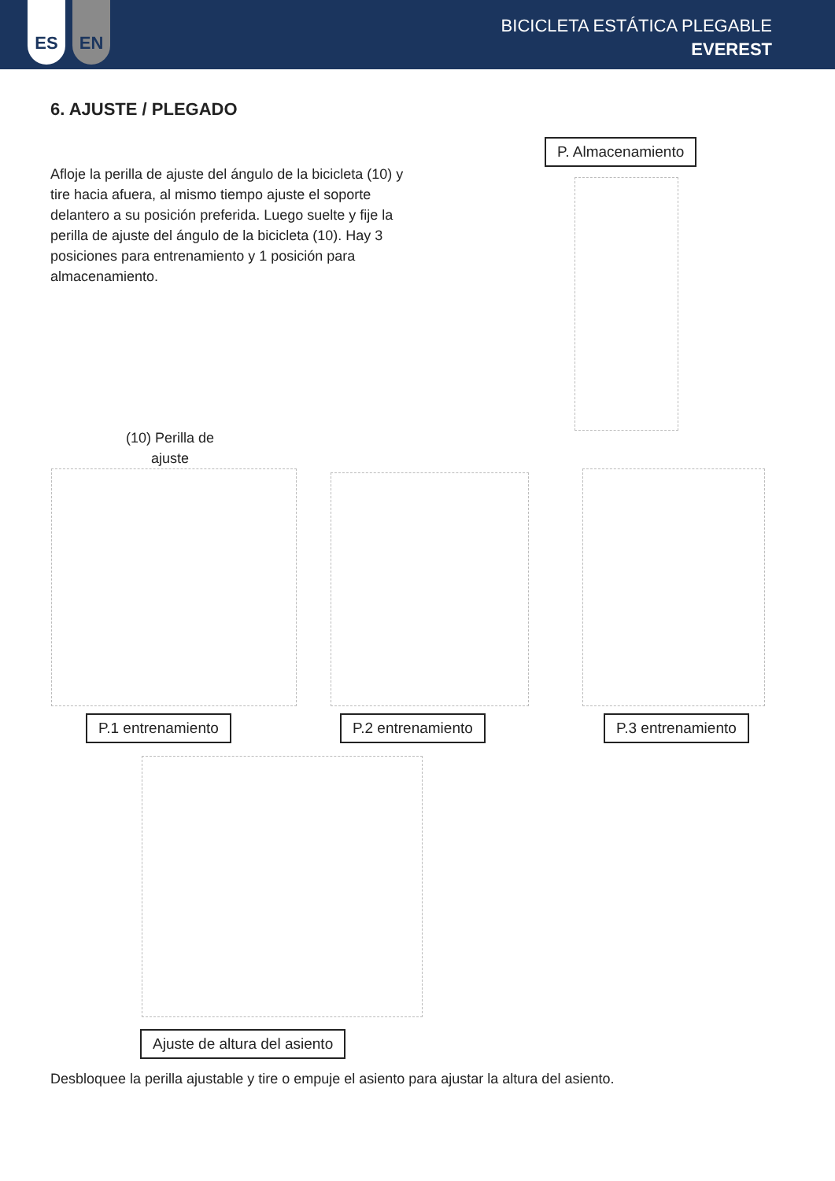ES EN
BICICLETA ESTÁTICA PLEGABLE
EVEREST
6. AJUSTE / PLEGADO
Afloje la perilla de ajuste del ángulo de la bicicleta (10) y tire hacia afuera, al mismo tiempo ajuste el soporte delantero a su posición preferida. Luego suelte y fije la perilla de ajuste del ángulo de la bicicleta (10). Hay 3 posiciones para entrenamiento y 1 posición para almacenamiento.
P. Almacenamiento
(10) Perilla de
ajuste
P.1 entrenamiento P.2 entrenamiento P.3 entrenamiento
Ajuste de altura del asiento
Desbloquee la perilla ajustable y tire o empuje el asiento para ajustar la altura del asiento.